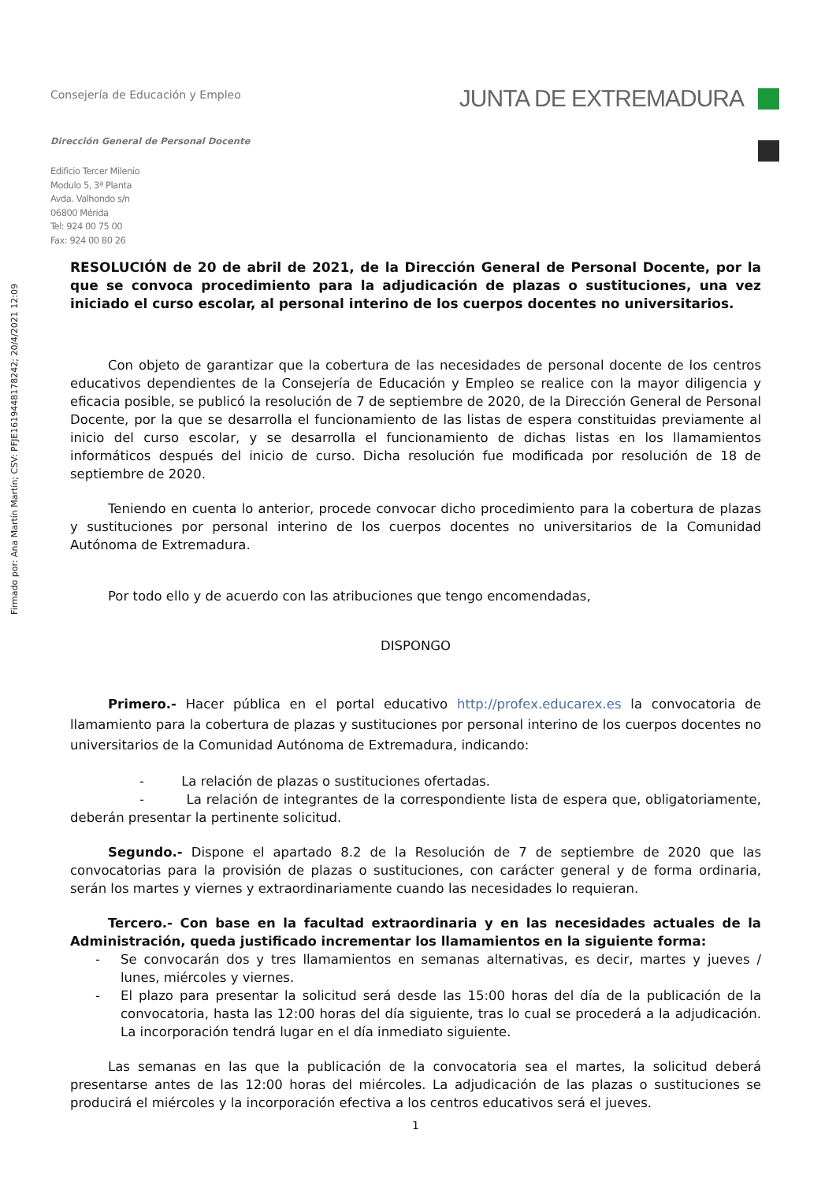Firmado por: Ana Martín Martín; CSV: PFJE1619448178242; 20/4/2021 12:09
Consejería de Educación y Empleo
JUNTA DE EXTREMADURA
Dirección General de Personal Docente
Edificio Tercer Milenio
Modulo 5, 3ª Planta
Avda. Valhondo s/n
06800 Mérida
Tel: 924 00 75 00
Fax: 924 00 80 26
RESOLUCIÓN de 20 de abril de 2021, de la Dirección General de Personal Docente, por la que se convoca procedimiento para la adjudicación de plazas o sustituciones, una vez iniciado el curso escolar, al personal interino de los cuerpos docentes no universitarios.
Con objeto de garantizar que la cobertura de las necesidades de personal docente de los centros educativos dependientes de la Consejería de Educación y Empleo se realice con la mayor diligencia y eficacia posible, se publicó la resolución de 7 de septiembre de 2020, de la Dirección General de Personal Docente, por la que se desarrolla el funcionamiento de las listas de espera constituidas previamente al inicio del curso escolar, y se desarrolla el funcionamiento de dichas listas en los llamamientos informáticos después del inicio de curso. Dicha resolución fue modificada por resolución de 18 de septiembre de 2020.
Teniendo en cuenta lo anterior, procede convocar dicho procedimiento para la cobertura de plazas y sustituciones por personal interino de los cuerpos docentes no universitarios de la Comunidad Autónoma de Extremadura.
Por todo ello y de acuerdo con las atribuciones que tengo encomendadas,
DISPONGO
Primero.- Hacer pública en el portal educativo http://profex.educarex.es la convocatoria de llamamiento para la cobertura de plazas y sustituciones por personal interino de los cuerpos docentes no universitarios de la Comunidad Autónoma de Extremadura, indicando:
- La relación de plazas o sustituciones ofertadas.
- La relación de integrantes de la correspondiente lista de espera que, obligatoriamente, deberán presentar la pertinente solicitud.
Segundo.- Dispone el apartado 8.2 de la Resolución de 7 de septiembre de 2020 que las convocatorias para la provisión de plazas o sustituciones, con carácter general y de forma ordinaria, serán los martes y viernes y extraordinariamente cuando las necesidades lo requieran.
Tercero.- Con base en la facultad extraordinaria y en las necesidades actuales de la Administración, queda justificado incrementar los llamamientos en la siguiente forma:
- Se convocarán dos y tres llamamientos en semanas alternativas, es decir, martes y jueves / lunes, miércoles y viernes.
- El plazo para presentar la solicitud será desde las 15:00 horas del día de la publicación de la convocatoria, hasta las 12:00 horas del día siguiente, tras lo cual se procederá a la adjudicación. La incorporación tendrá lugar en el día inmediato siguiente.
Las semanas en las que la publicación de la convocatoria sea el martes, la solicitud deberá presentarse antes de las 12:00 horas del miércoles. La adjudicación de las plazas o sustituciones se producirá el miércoles y la incorporación efectiva a los centros educativos será el jueves.
1